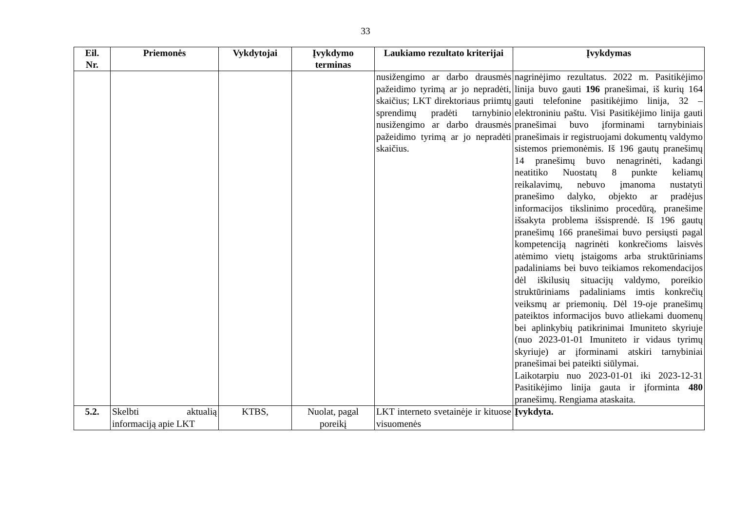33
| Eil. Nr. | Priemonės | Vykdytojai | Įvykdymo terminas | Laukiamo rezultato kriterijai | Įvykdymas |
| --- | --- | --- | --- | --- | --- |
| | | | | nusižengimo ar darbo drausmės pažeidimo tyrimą ar jo nepradėti, skaičius; LKT direktoriaus priimtų sprendimų pradėti tarnybinio nusižengimo ar darbo drausmės pažeidimo tyrimą ar jo nepradėti skaičius. | nagrinėjimo rezultatus. 2022 m. Pasitikėjimo linija buvo gauti 196 pranešimai, iš kurių 164 gauti telefonine pasitikėjimo linija, 32 – elektroniniu paštu. Visi Pasitikėjimo linija gauti pranešimai buvo įforminami tarnybiniais pranešimais ir registruojami dokumentų valdymo sistemos priemonėmis. Iš 196 gautų pranešimų 14 pranešimų buvo nenagrinėti, kadangi neatitiko Nuostatų 8 punkte keliamų reikalavimų, nebuvo įmanoma nustatyti pranešimo dalyko, objekto ar pradėjus informacijos tikslinimo procedūrą, pranešime išsakyta problema išsisprendė. Iš 196 gautų pranešimų 166 pranešimai buvo persiųsti pagal kompetenciją nagrinėti konkrečioms laisvės atėmimo vietų įstaigoms arba struktūriniams padaliniams bei buvo teikiamos rekomendacijos dėl iškilusių situacijų valdymo, poreikio struktūriniams padaliniams imtis konkrečių veiksmų ar priemonių. Dėl 19-oje pranešimų pateiktos informacijos buvo atliekami duomenų bei aplinkybių patikrinimai Imuniteto skyriuje (nuo 2023-01-01 Imuniteto ir vidaus tyrimų skyriuje) ar įforminami atskiri tarnybiniai pranešimai bei pateikti siūlymai. Laikotarpiu nuo 2023-01-01 iki 2023-12-31 Pasitikėjimo linija gauta ir įforminta 480 pranešimų. Rengiama ataskaita. |
| 5.2. | Skelbti aktualią informaciją apie LKT | KTBS, | Nuolat, pagal poreikį | LKT interneto svetainėje ir kituose visuomenės | Įvykdyta. |